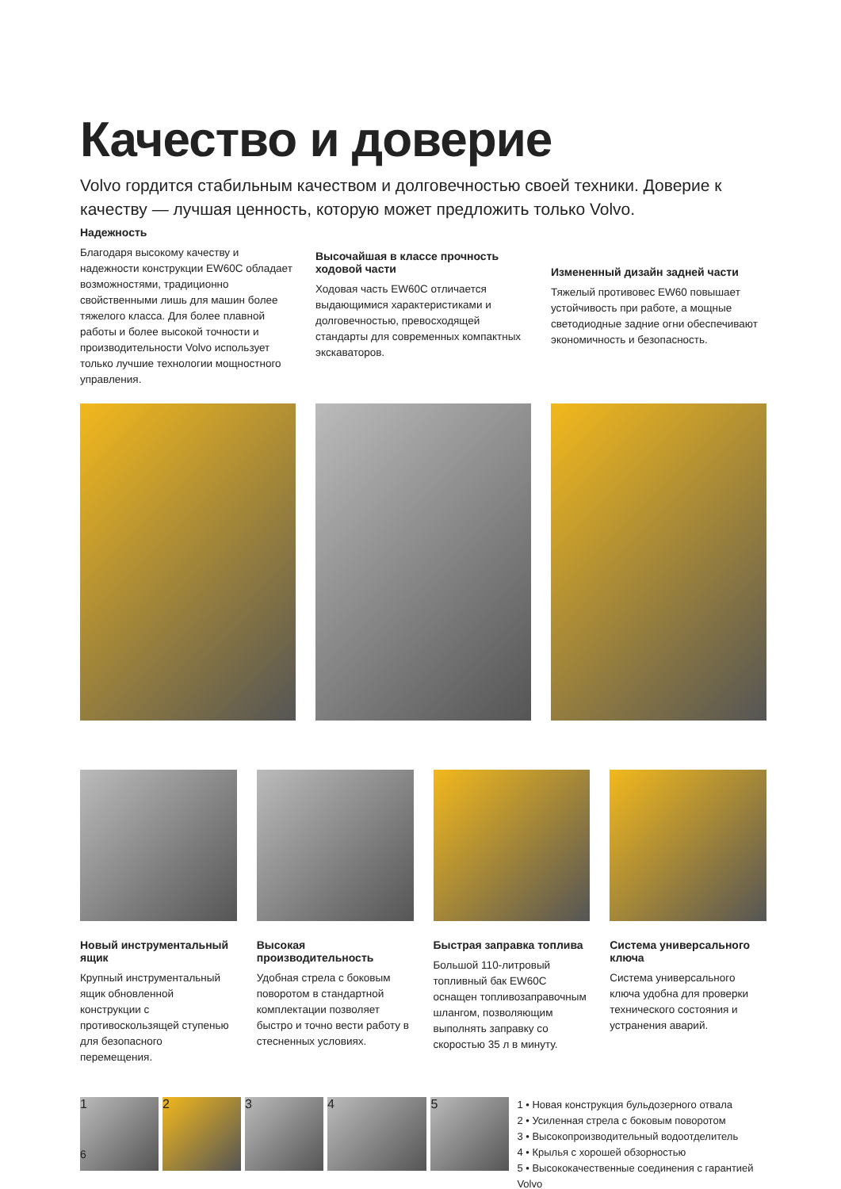Качество и доверие
Volvo гордится стабильным качеством и долговечностью своей техники. Доверие к качеству — лучшая ценность, которую может предложить только Volvo.
Надежность
Благодаря высокому качеству и надежности конструкции EW60C обладает возможностями, традиционно свойственными лишь для машин более тяжелого класса. Для более плавной работы и более высокой точности и производительности Volvo использует только лучшие технологии мощностного управления.
Высочайшая в классе прочность ходовой части
Ходовая часть EW60C отличается выдающимися характеристиками и долговечностью, превосходящей стандарты для современных компактных экскаваторов.
Измененный дизайн задней части
Тяжелый противовес EW60 повышает устойчивость при работе, а мощные светодиодные задние огни обеспечивают экономичность и безопасность.
Новый инструментальный ящик
Крупный инструментальный ящик обновленной конструкции с противоскользящей ступенью для безопасного перемещения.
Высокая производительность
Удобная стрела с боковым поворотом в стандартной комплектации позволяет быстро и точно вести работу в стесненных условиях.
Быстрая заправка топлива
Большой 110-литровый топливный бак EW60C оснащен топливозаправочным шлангом, позволяющим выполнять заправку со скоростью 35 л в минуту.
Система универсального ключа
Система универсального ключа удобна для проверки технического состояния и устранения аварий.
1 2 3 4 5
1 • Новая конструкция бульдозерного отвала
2 • Усиленная стрела с боковым поворотом
3 • Высокопроизводительный водоотделитель
4 • Крылья с хорошей обзорностью
5 • Высококачественные соединения с гарантией Volvo
6